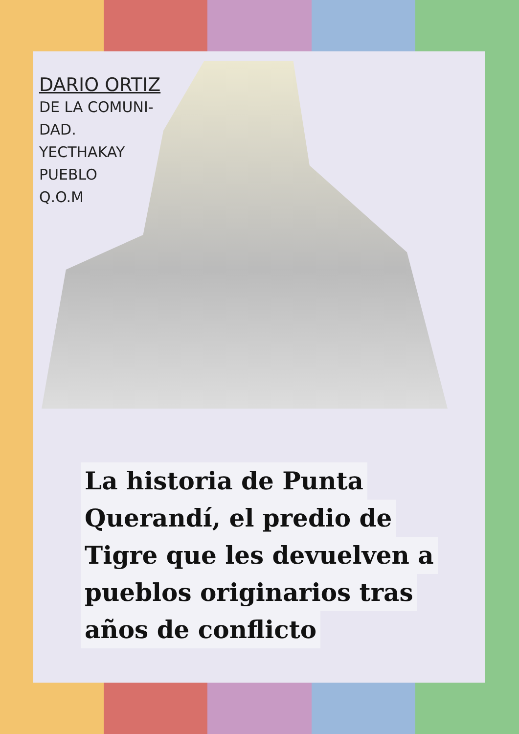DARIO ORTIZ
DE LA COMUNI-
DAD.
YECTHAKAY
PUEBLO
Q.O.M
La historia de Punta
Querandí, el predio de
Tigre que les devuelven a
pueblos originarios tras
años de conflicto